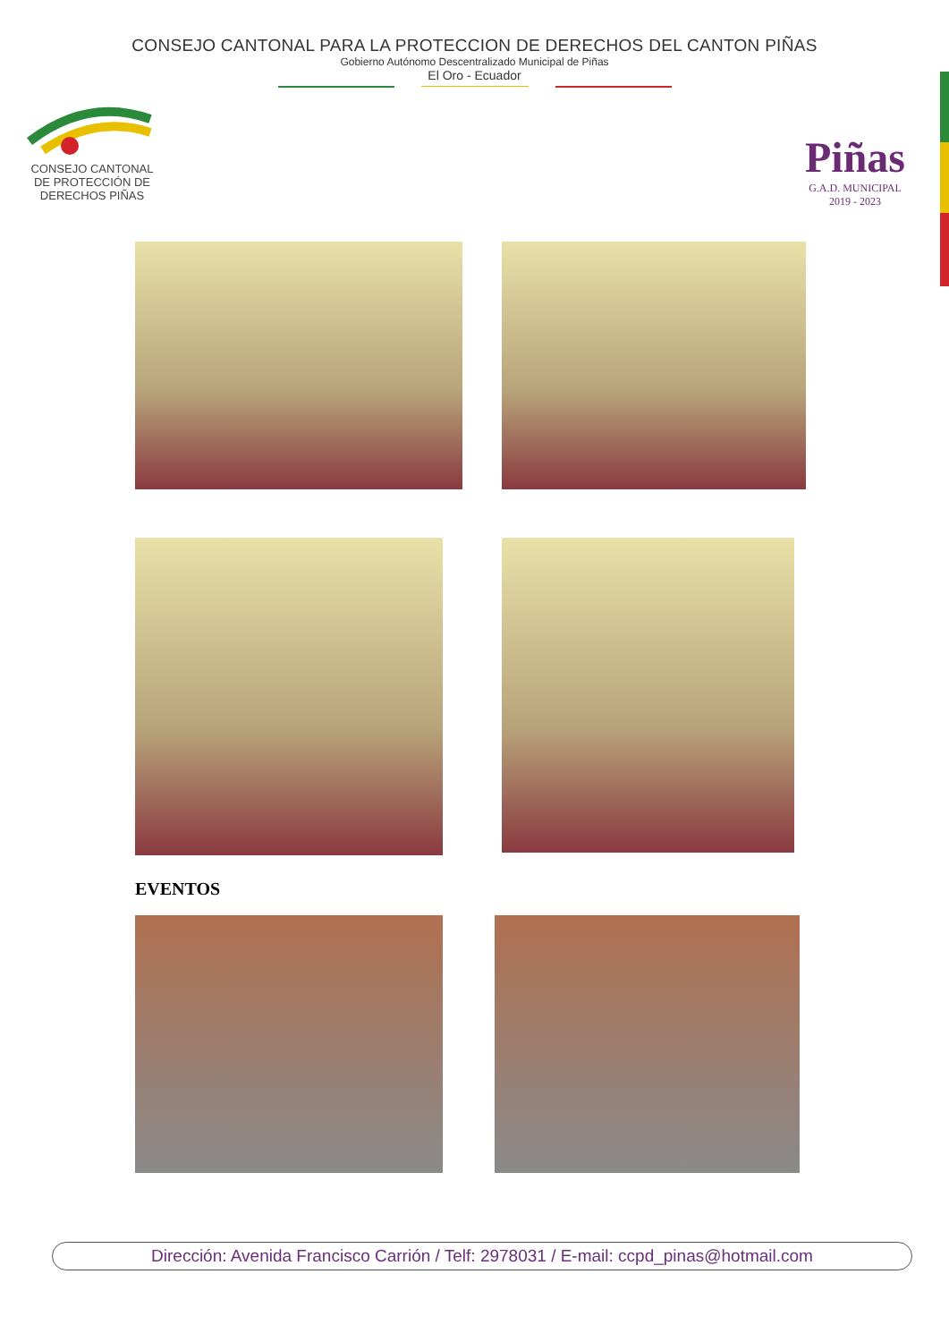CONSEJO CANTONAL PARA LA PROTECCION DE DERECHOS DEL CANTON PIÑAS
Gobierno Autónomo Descentralizado Municipal de Piñas
El Oro - Ecuador
CONSEJO CANTONAL
DE PROTECCIÓN DE
DERECHOS PIÑAS
Piñas
G.A.D. MUNICIPAL
2019 - 2023
EVENTOS
Dirección: Avenida Francisco Carrión / Telf: 2978031 / E-mail: ccpd_pinas@hotmail.com